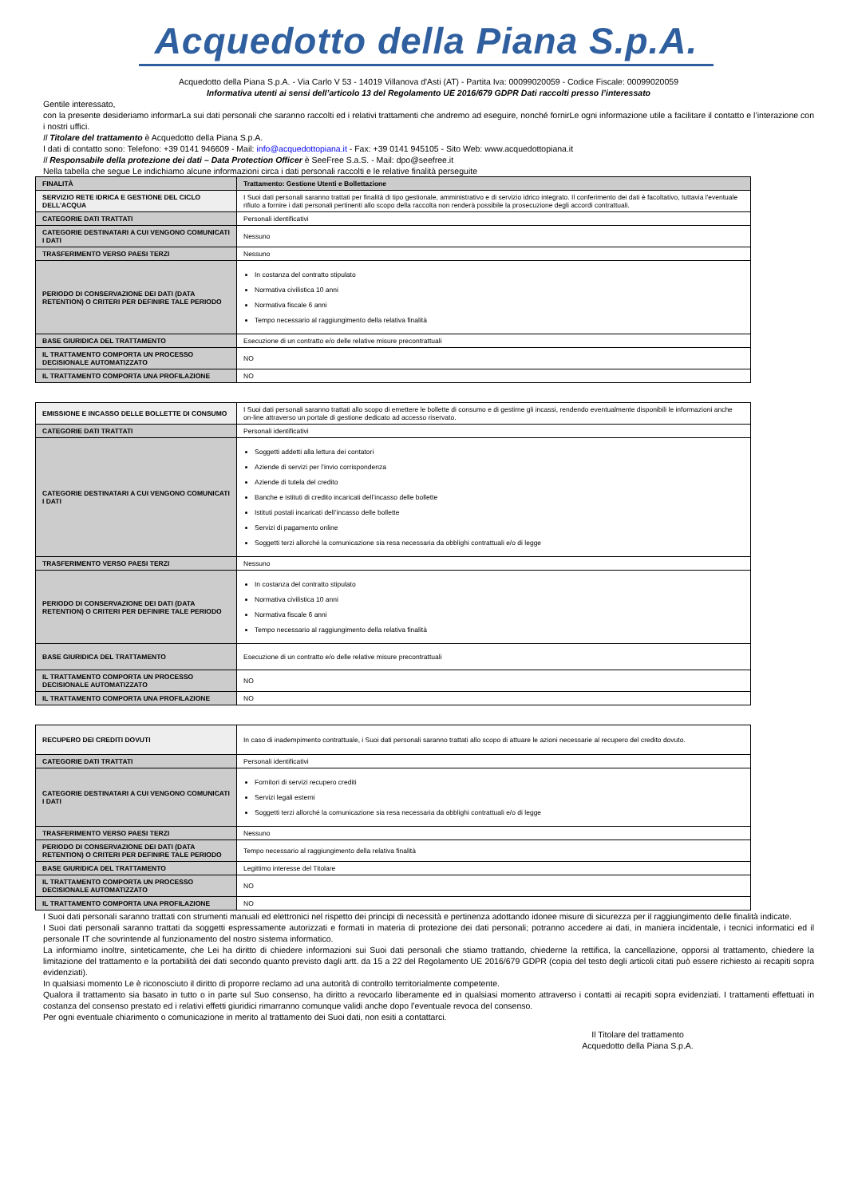Acquedotto della Piana S.p.A.
Acquedotto della Piana S.p.A. - Via Carlo V 53 - 14019 Villanova d'Asti (AT) - Partita Iva: 00099020059 - Codice Fiscale: 00099020059
Informativa utenti ai sensi dell’articolo 13 del Regolamento UE 2016/679 GDPR Dati raccolti presso l’interessato
Gentile interessato,
con la presente desideriamo informarLa sui dati personali che saranno raccolti ed i relativi trattamenti che andremo ad eseguire, nonché fornirLe ogni informazione utile a facilitare il contatto e l’interazione con i nostri uffici.
Il Titolare del trattamento è Acquedotto della Piana S.p.A.
I dati di contatto sono: Telefono: +39 0141 946609 - Mail: info@acquedottopiana.it - Fax: +39 0141 945105 - Sito Web: www.acquedottopiana.it
Il Responsabile della protezione dei dati – Data Protection Officer è SeeFree S.a.S. - Mail: dpo@seefree.it
Nella tabella che segue Le indichiamo alcune informazioni circa i dati personali raccolti e le relative finalità perseguite
| FINALITÀ | Trattamento: Gestione Utenti e Bollettazione |
| SERVIZIO RETE IDRICA E GESTIONE DEL CICLO DELL’ACQUA | I Suoi dati personali saranno trattati per finalità di tipo gestionale, amministrativo e di servizio idrico integrato. Il conferimento dei dati è facoltativo, tuttavia l'eventuale rifiuto a fornire i dati personali pertinenti allo scopo della raccolta non renderà possibile la prosecuzione degli accordi contrattuali. |
| CATEGORIE DATI TRATTATI | Personali identificativi |
| CATEGORIE DESTINATARI A CUI VENGONO COMUNICATI I DATI | Nessuno |
| TRASFERIMENTO VERSO PAESI TERZI | Nessuno |
| PERIODO DI CONSERVAZIONE DEI DATI (DATA RETENTION) O CRITERI PER DEFINIRE TALE PERIODO | In costanza del contratto stipulato Normativa civilistica 10 anni Normativa fiscale 6 anni Tempo necessario al raggiungimento della relativa finalità |
| BASE GIURIDICA DEL TRATTAMENTO | Esecuzione di un contratto e/o delle relative misure precontrattuali |
| IL TRATTAMENTO COMPORTA UN PROCESSO DECISIONALE AUTOMATIZZATO | NO |
| IL TRATTAMENTO COMPORTA UNA PROFILAZIONE | NO |
| EMISSIONE E INCASSO DELLE BOLLETTE DI CONSUMO | I Suoi dati personali saranno trattati allo scopo di emettere le bollette di consumo e di gestirne gli incassi, rendendo eventualmente disponibili le informazioni anche on-line attraverso un portale di gestione dedicato ad accesso riservato. |
| CATEGORIE DATI TRATTATI | Personali identificativi |
| CATEGORIE DESTINATARI A CUI VENGONO COMUNICATI I DATI | Soggetti addetti alla lettura dei contatori Aziende di servizi per l’invio corrispondenza Aziende di tutela del credito Banche e istituti di credito incaricati dell’incasso delle bollette Istituti postali incaricati dell’incasso delle bollette Servizi di pagamento online Soggetti terzi allorché la comunicazione sia resa necessaria da obblighi contrattuali e/o di legge |
| TRASFERIMENTO VERSO PAESI TERZI | Nessuno |
| PERIODO DI CONSERVAZIONE DEI DATI (DATA RETENTION) O CRITERI PER DEFINIRE TALE PERIODO | In costanza del contratto stipulato Normativa civilistica 10 anni Normativa fiscale 6 anni Tempo necessario al raggiungimento della relativa finalità |
| BASE GIURIDICA DEL TRATTAMENTO | Esecuzione di un contratto e/o delle relative misure precontrattuali |
| IL TRATTAMENTO COMPORTA UN PROCESSO DECISIONALE AUTOMATIZZATO | NO |
| IL TRATTAMENTO COMPORTA UNA PROFILAZIONE | NO |
| RECUPERO DEI CREDITI DOVUTI | In caso di inadempimento contrattuale, i Suoi dati personali saranno trattati allo scopo di attuare le azioni necessarie al recupero del credito dovuto. |
| CATEGORIE DATI TRATTATI | Personali identificativi |
| CATEGORIE DESTINATARI A CUI VENGONO COMUNICATI I DATI | Fornitori di servizi recupero crediti Servizi legali esterni Soggetti terzi allorché la comunicazione sia resa necessaria da obblighi contrattuali e/o di legge |
| TRASFERIMENTO VERSO PAESI TERZI | Nessuno |
| PERIODO DI CONSERVAZIONE DEI DATI (DATA RETENTION) O CRITERI PER DEFINIRE TALE PERIODO | Tempo necessario al raggiungimento della relativa finalità |
| BASE GIURIDICA DEL TRATTAMENTO | Legittimo interesse del Titolare |
| IL TRATTAMENTO COMPORTA UN PROCESSO DECISIONALE AUTOMATIZZATO | NO |
| IL TRATTAMENTO COMPORTA UNA PROFILAZIONE | NO |
I Suoi dati personali saranno trattati con strumenti manuali ed elettronici nel rispetto dei principi di necessità e pertinenza adottando idonee misure di sicurezza per il raggiungimento delle finalità indicate.
I Suoi dati personali saranno trattati da soggetti espressamente autorizzati e formati in materia di protezione dei dati personali; potranno accedere ai dati, in maniera incidentale, i tecnici informatici ed il personale IT che sovrintende al funzionamento del nostro sistema informatico.
La informiamo inoltre, sinteticamente, che Lei ha diritto di chiedere informazioni sui Suoi dati personali che stiamo trattando, chiederne la rettifica, la cancellazione, opporsi al trattamento, chiedere la limitazione del trattamento e la portabilità dei dati secondo quanto previsto dagli artt. da 15 a 22 del Regolamento UE 2016/679 GDPR (copia del testo degli articoli citati può essere richiesto ai recapiti sopra evidenziati).
In qualsiasi momento Le è riconosciuto il diritto di proporre reclamo ad una autorità di controllo territorialmente competente.
Qualora il trattamento sia basato in tutto o in parte sul Suo consenso, ha diritto a revocarlo liberamente ed in qualsiasi momento attraverso i contatti ai recapiti sopra evidenziati. I trattamenti effettuati in costanza del consenso prestato ed i relativi effetti giuridici rimarranno comunque validi anche dopo l’eventuale revoca del consenso.
Per ogni eventuale chiarimento o comunicazione in merito al trattamento dei Suoi dati, non esiti a contattarci.
Il Titolare del trattamento
Acquedotto della Piana S.p.A.